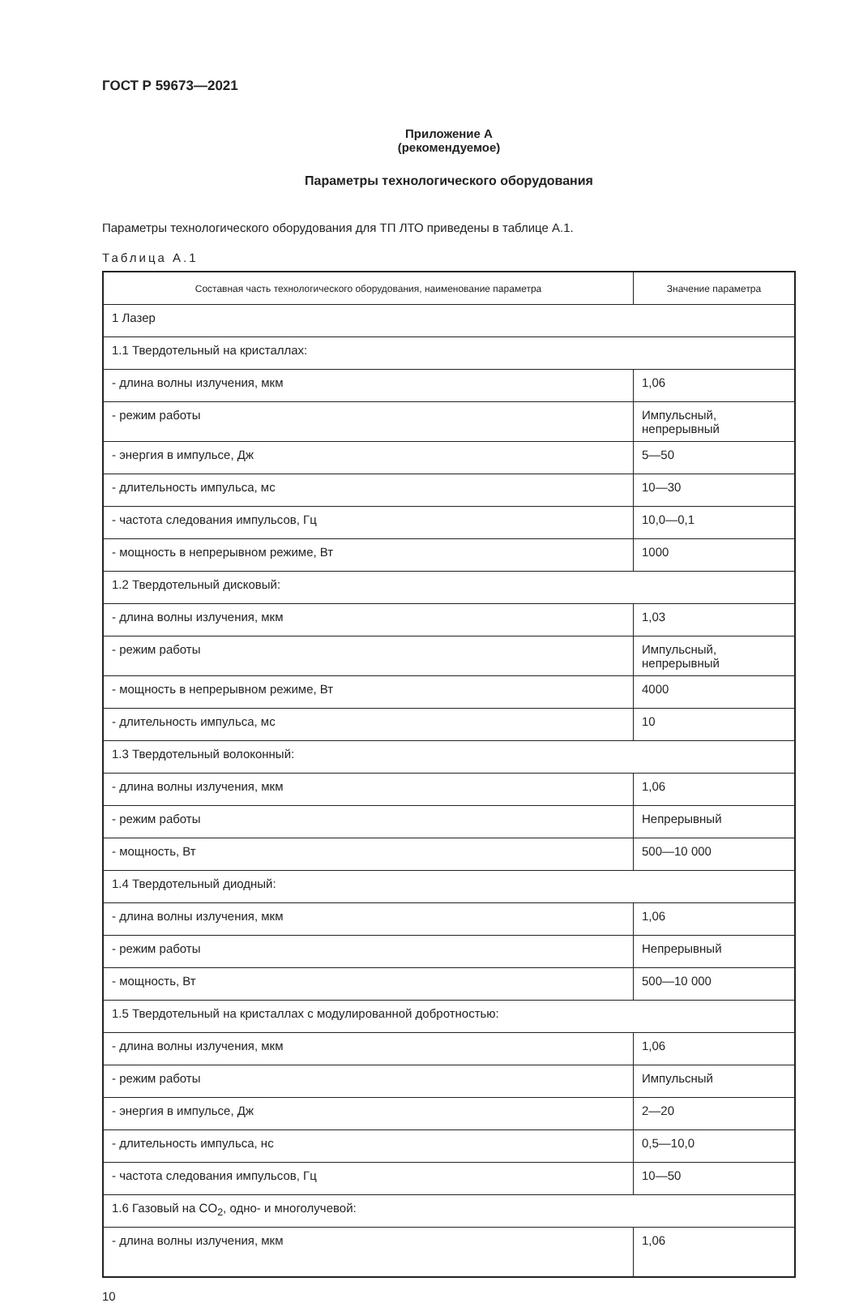ГОСТ Р 59673—2021
Приложение А
(рекомендуемое)
Параметры технологического оборудования
Параметры технологического оборудования для ТП ЛТО приведены в таблице А.1.
Таблица А.1
| Составная часть технологического оборудования, наименование параметра | Значение параметра |
| --- | --- |
| 1 Лазер | |
| 1.1 Твердотельный на кристаллах: | |
| - длина волны излучения, мкм | 1,06 |
| - режим работы | Импульсный, непрерывный |
| - энергия в импульсе, Дж | 5—50 |
| - длительность импульса, мс | 10—30 |
| - частота следования импульсов, Гц | 10,0—0,1 |
| - мощность в непрерывном режиме, Вт | 1000 |
| 1.2 Твердотельный дисковый: | |
| - длина волны излучения, мкм | 1,03 |
| - режим работы | Импульсный, непрерывный |
| - мощность в непрерывном режиме, Вт | 4000 |
| - длительность импульса, мс | 10 |
| 1.3 Твердотельный волоконный: | |
| - длина волны излучения, мкм | 1,06 |
| - режим работы | Непрерывный |
| - мощность, Вт | 500—10 000 |
| 1.4 Твердотельный диодный: | |
| - длина волны излучения, мкм | 1,06 |
| - режим работы | Непрерывный |
| - мощность, Вт | 500—10 000 |
| 1.5 Твердотельный на кристаллах с модулированной добротностью: | |
| - длина волны излучения, мкм | 1,06 |
| - режим работы | Импульсный |
| - энергия в импульсе, Дж | 2—20 |
| - длительность импульса, нс | 0,5—10,0 |
| - частота следования импульсов, Гц | 10—50 |
| 1.6 Газовый на CO<sub>2</sub>, одно- и многолучевой: | |
| - длина волны излучения, мкм | 1,06 |
10